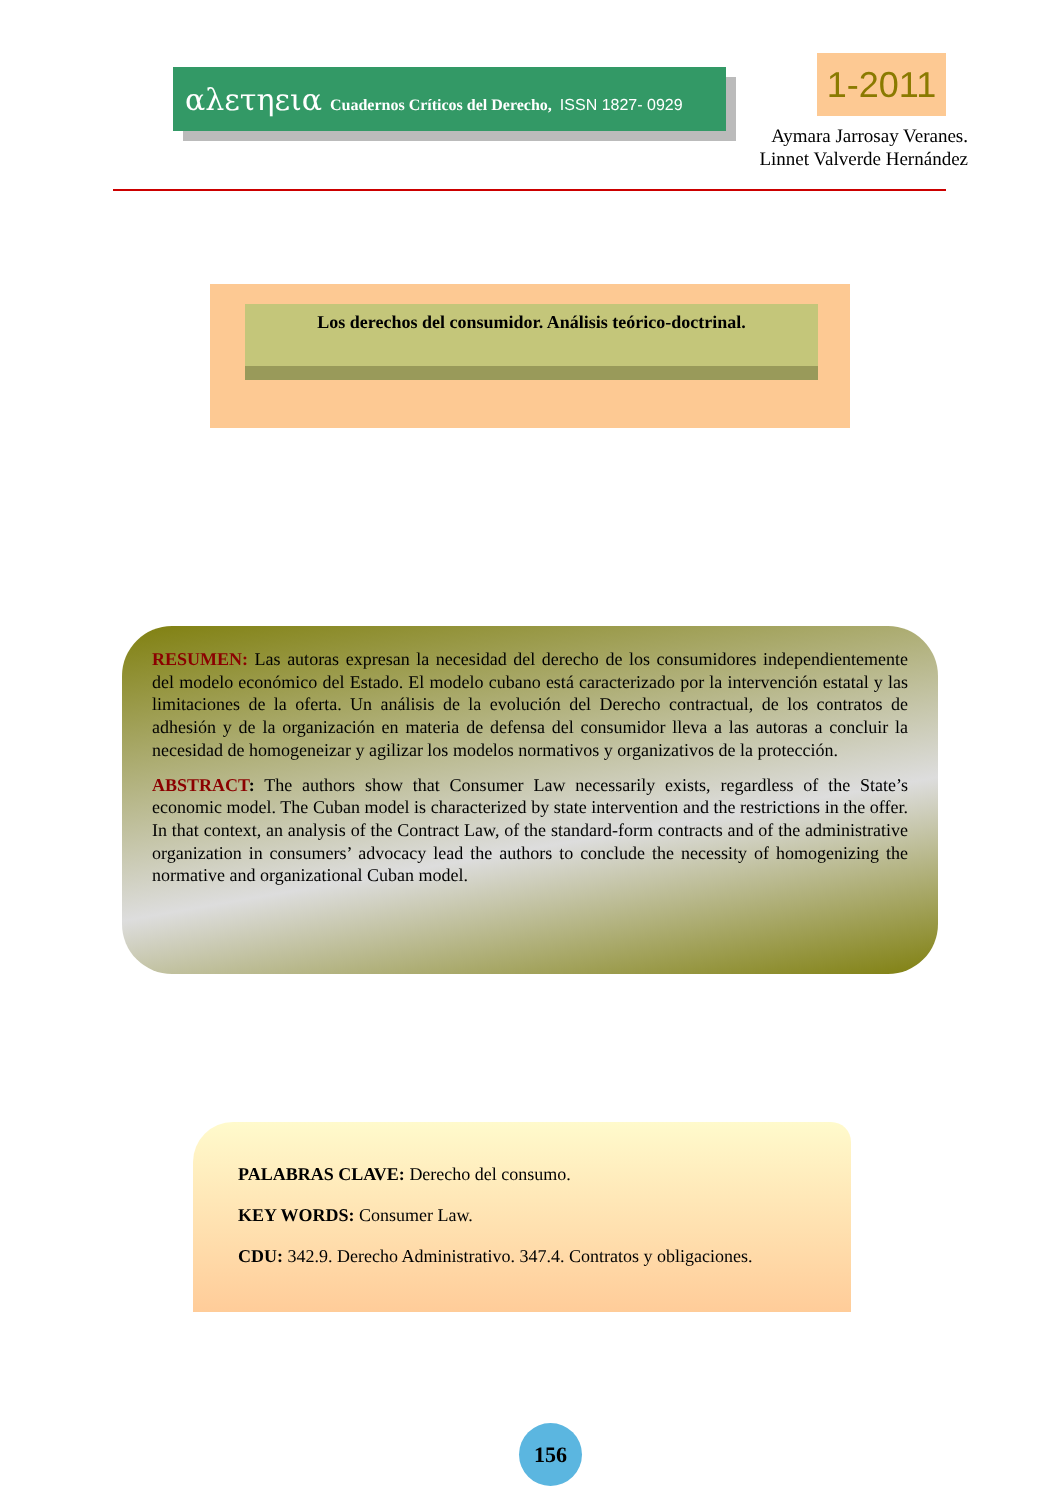αλετηεια Cuadernos Críticos del Derecho, ISSN 1827- 0929
1-2011
Aymara Jarrosay Veranes.
Linnet Valverde Hernández
Los derechos del consumidor. Análisis teórico-doctrinal.
RESUMEN: Las autoras expresan la necesidad del derecho de los consumidores independientemente del modelo económico del Estado. El modelo cubano está caracterizado por la intervención estatal y las limitaciones de la oferta. Un análisis de la evolución del Derecho contractual, de los contratos de adhesión y de la organización en materia de defensa del consumidor lleva a las autoras a concluir la necesidad de homogeneizar y agilizar los modelos normativos y organizativos de la protección.
ABSTRACT: The authors show that Consumer Law necessarily exists, regardless of the State’s economic model. The Cuban model is characterized by state intervention and the restrictions in the offer. In that context, an analysis of the Contract Law, of the standard-form contracts and of the administrative organization in consumers’ advocacy lead the authors to conclude the necessity of homogenizing the normative and organizational Cuban model.
PALABRAS CLAVE: Derecho del consumo.
KEY WORDS: Consumer Law.
CDU: 342.9. Derecho Administrativo. 347.4. Contratos y obligaciones.
156